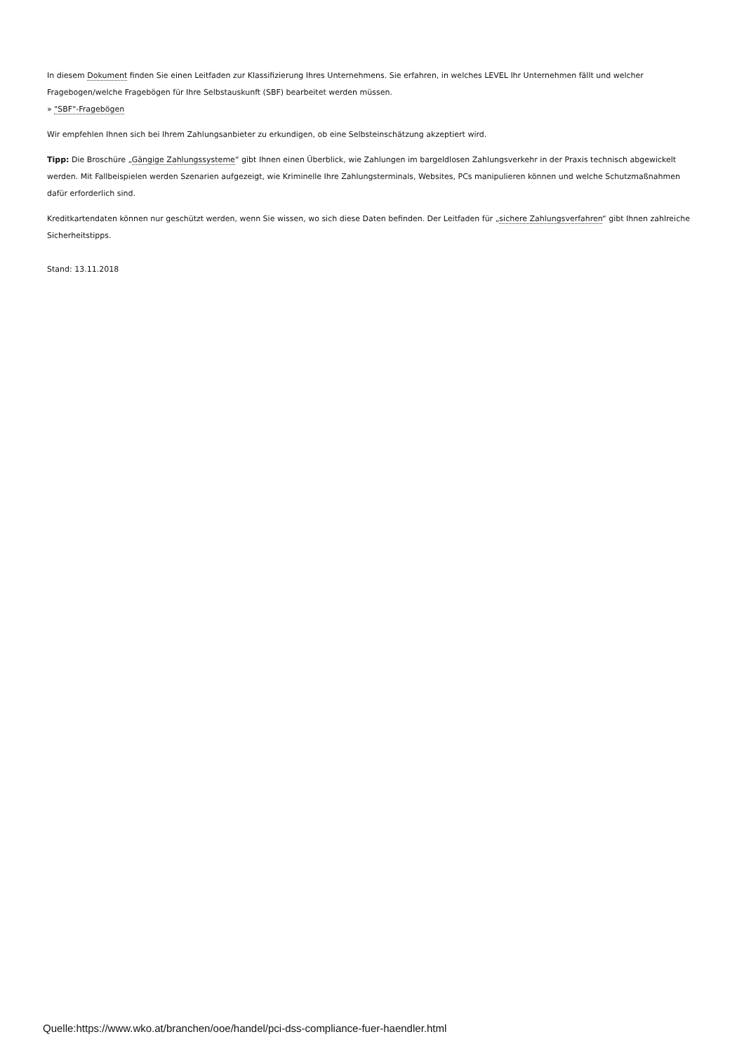In diesem Dokument finden Sie einen Leitfaden zur Klassifizierung Ihres Unternehmens. Sie erfahren, in welches LEVEL Ihr Unternehmen fällt und welcher Fragebogen/welche Fragebögen für Ihre Selbstauskunft (SBF) bearbeitet werden müssen.
» "SBF"-Fragebögen
Wir empfehlen Ihnen sich bei Ihrem Zahlungsanbieter zu erkundigen, ob eine Selbsteinschätzung akzeptiert wird.
Tipp: Die Broschüre „Gängige Zahlungssysteme“ gibt Ihnen einen Überblick, wie Zahlungen im bargeldlosen Zahlungsverkehr in der Praxis technisch abgewickelt werden. Mit Fallbeispielen werden Szenarien aufgezeigt, wie Kriminelle Ihre Zahlungsterminals, Websites, PCs manipulieren können und welche Schutzmaßnahmen dafür erforderlich sind.
Kreditkartendaten können nur geschützt werden, wenn Sie wissen, wo sich diese Daten befinden. Der Leitfaden für „sichere Zahlungsverfahren“ gibt Ihnen zahlreiche Sicherheitstipps.
Stand: 13.11.2018
Quelle:https://www.wko.at/branchen/ooe/handel/pci-dss-compliance-fuer-haendler.html